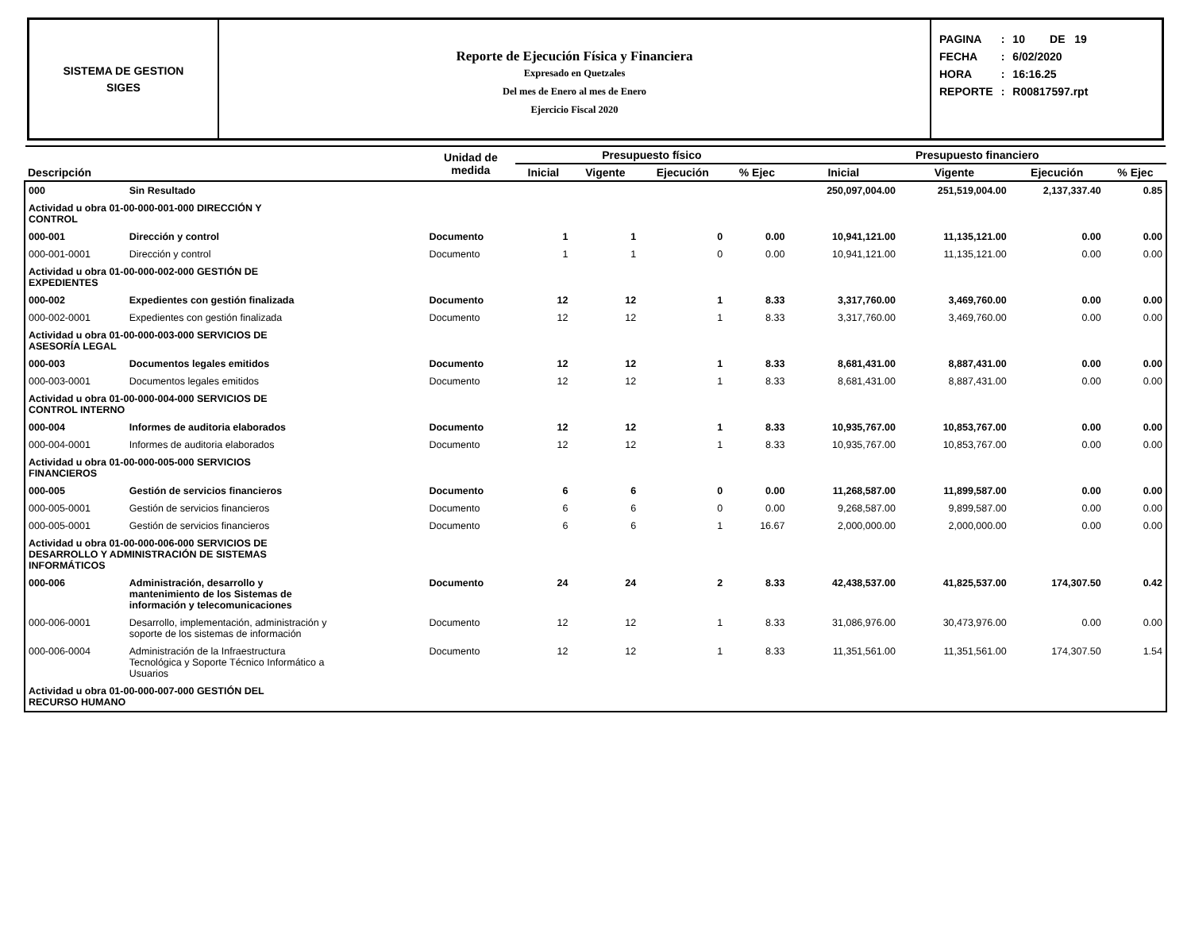SISTEMA DE GESTION
SIGES
Reporte de Ejecución Física y Financiera
Expresado en Quetzales
Del mes de Enero al mes de Enero
Ejercicio Fiscal 2020
| PAGINA | : | 10 DE 19 |
| FECHA | : | 6/02/2020 |
| HORA | : | 16:16.25 |
| REPORTE | : | R00817597.rpt |
| | | Unidad de medida | Presupuesto físico | | | | Presupuesto financiero | | | |
| --- | --- | --- | --- | --- | --- | --- | --- | --- | --- | --- |
| Descripción | | | Inicial | Vigente | Ejecución | % Ejec | Inicial | Vigente | Ejecución | % Ejec |
| 000 | Sin Resultado | | | | | | 250,097,004.00 | 251,519,004.00 | 2,137,337.40 | 0.85 |
| Actividad u obra 01-00-000-001-000 DIRECCIÓN Y CONTROL | | | | | | | | | | |
| 000-001 | Dirección y control | Documento | 1 | 1 | 0 | 0.00 | 10,941,121.00 | 11,135,121.00 | 0.00 | 0.00 |
| 000-001-0001 | Dirección y control | Documento | 1 | 1 | 0 | 0.00 | 10,941,121.00 | 11,135,121.00 | 0.00 | 0.00 |
| Actividad u obra 01-00-000-002-000 GESTIÓN DE EXPEDIENTES | | | | | | | | | | |
| 000-002 | Expedientes con gestión finalizada | Documento | 12 | 12 | 1 | 8.33 | 3,317,760.00 | 3,469,760.00 | 0.00 | 0.00 |
| 000-002-0001 | Expedientes con gestión finalizada | Documento | 12 | 12 | 1 | 8.33 | 3,317,760.00 | 3,469,760.00 | 0.00 | 0.00 |
| Actividad u obra 01-00-000-003-000 SERVICIOS DE ASESORÍA LEGAL | | | | | | | | | | |
| 000-003 | Documentos legales emitidos | Documento | 12 | 12 | 1 | 8.33 | 8,681,431.00 | 8,887,431.00 | 0.00 | 0.00 |
| 000-003-0001 | Documentos legales emitidos | Documento | 12 | 12 | 1 | 8.33 | 8,681,431.00 | 8,887,431.00 | 0.00 | 0.00 |
| Actividad u obra 01-00-000-004-000 SERVICIOS DE CONTROL INTERNO | | | | | | | | | | |
| 000-004 | Informes de auditoria elaborados | Documento | 12 | 12 | 1 | 8.33 | 10,935,767.00 | 10,853,767.00 | 0.00 | 0.00 |
| 000-004-0001 | Informes de auditoria elaborados | Documento | 12 | 12 | 1 | 8.33 | 10,935,767.00 | 10,853,767.00 | 0.00 | 0.00 |
| Actividad u obra 01-00-000-005-000 SERVICIOS FINANCIEROS | | | | | | | | | | |
| 000-005 | Gestión de servicios financieros | Documento | 6 | 6 | 0 | 0.00 | 11,268,587.00 | 11,899,587.00 | 0.00 | 0.00 |
| 000-005-0001 | Gestión de servicios financieros | Documento | 6 | 6 | 0 | 0.00 | 9,268,587.00 | 9,899,587.00 | 0.00 | 0.00 |
| 000-005-0001 | Gestión de servicios financieros | Documento | 6 | 6 | 1 | 16.67 | 2,000,000.00 | 2,000,000.00 | 0.00 | 0.00 |
| Actividad u obra 01-00-000-006-000 SERVICIOS DE DESARROLLO Y ADMINISTRACIÓN DE SISTEMAS INFORMÁTICOS | | | | | | | | | | |
| 000-006 | Administración, desarrollo y mantenimiento de los Sistemas de información y telecomunicaciones | Documento | 24 | 24 | 2 | 8.33 | 42,438,537.00 | 41,825,537.00 | 174,307.50 | 0.42 |
| 000-006-0001 | Desarrollo, implementación, administración y soporte de los sistemas de información | Documento | 12 | 12 | 1 | 8.33 | 31,086,976.00 | 30,473,976.00 | 0.00 | 0.00 |
| 000-006-0004 | Administración de la Infraestructura Tecnológica y Soporte Técnico Informático a Usuarios | Documento | 12 | 12 | 1 | 8.33 | 11,351,561.00 | 11,351,561.00 | 174,307.50 | 1.54 |
| Actividad u obra 01-00-000-007-000 GESTIÓN DEL RECURSO HUMANO | | | | | | | | | | |